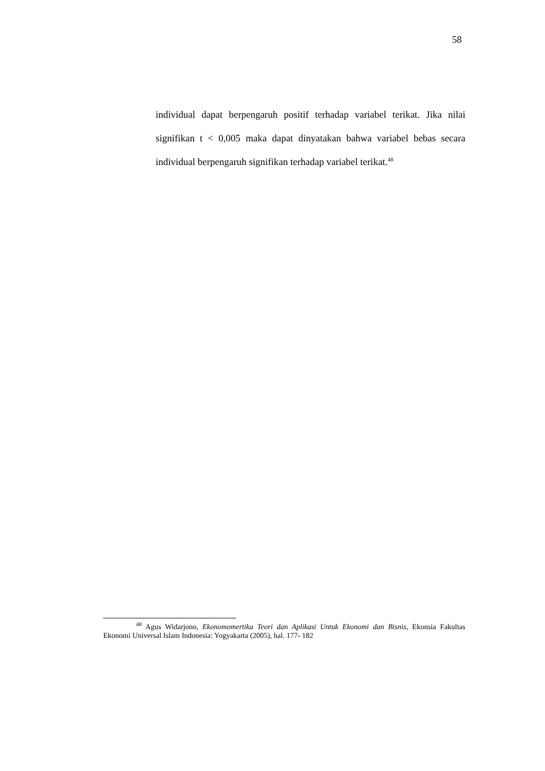58
individual dapat berpengaruh positif terhadap variabel terikat. Jika nilai signifikan t < 0,005 maka dapat dinyatakan bahwa variabel bebas secara individual berpengaruh signifikan terhadap variabel terikat.<sup>48</sup>
<sup>48</sup> Agus Widarjono, Ekonomomertika Teori dan Aplikasi Untuk Ekonomi dan Bisnis, Ekonsia Fakultas Ekonomi Universal Islam Indonesia: Yogyakarta (2005), hal. 177- 182